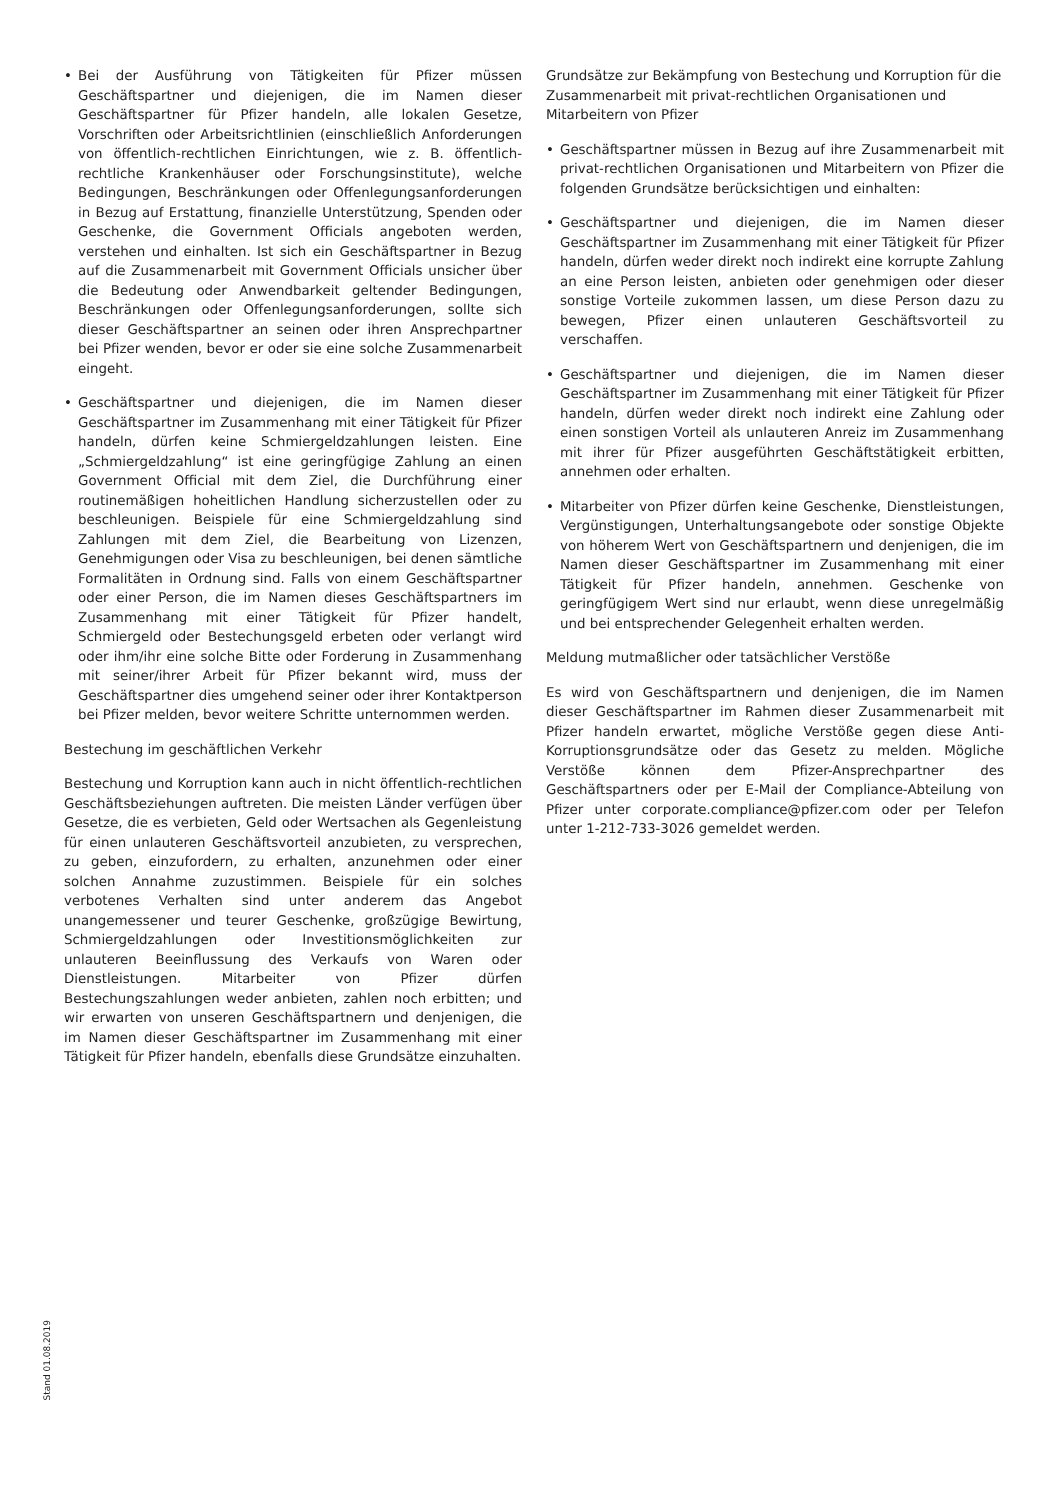• Bei der Ausführung von Tätigkeiten für Pfizer müssen Geschäftspartner und diejenigen, die im Namen dieser Geschäftspartner für Pfizer handeln, alle lokalen Gesetze, Vorschriften oder Arbeitsrichtlinien (einschließlich Anforderungen von öffentlich-rechtlichen Einrichtungen, wie z. B. öffentlich-rechtliche Krankenhäuser oder Forschungsinstitute), welche Bedingungen, Beschränkungen oder Offenlegungsanforderungen in Bezug auf Erstattung, finanzielle Unterstützung, Spenden oder Geschenke, die Government Officials angeboten werden, verstehen und einhalten. Ist sich ein Geschäftspartner in Bezug auf die Zusammenarbeit mit Government Officials unsicher über die Bedeutung oder Anwendbarkeit geltender Bedingungen, Beschränkungen oder Offenlegungsanforderungen, sollte sich dieser Geschäftspartner an seinen oder ihren Ansprechpartner bei Pfizer wenden, bevor er oder sie eine solche Zusammenarbeit eingeht.
• Geschäftspartner und diejenigen, die im Namen dieser Geschäftspartner im Zusammenhang mit einer Tätigkeit für Pfizer handeln, dürfen keine Schmiergeldzahlungen leisten. Eine „Schmiergeldzahlung“ ist eine geringfügige Zahlung an einen Government Official mit dem Ziel, die Durchführung einer routinemäßigen hoheitlichen Handlung sicherzustellen oder zu beschleunigen. Beispiele für eine Schmiergeldzahlung sind Zahlungen mit dem Ziel, die Bearbeitung von Lizenzen, Genehmigungen oder Visa zu beschleunigen, bei denen sämtliche Formalitäten in Ordnung sind. Falls von einem Geschäftspartner oder einer Person, die im Namen dieses Geschäftspartners im Zusammenhang mit einer Tätigkeit für Pfizer handelt, Schmiergeld oder Bestechungsgeld erbeten oder verlangt wird oder ihm/ihr eine solche Bitte oder Forderung in Zusammenhang mit seiner/ihrer Arbeit für Pfizer bekannt wird, muss der Geschäftspartner dies umgehend seiner oder ihrer Kontaktperson bei Pfizer melden, bevor weitere Schritte unternommen werden.
Bestechung im geschäftlichen Verkehr
Bestechung und Korruption kann auch in nicht öffentlich-rechtlichen Geschäftsbeziehungen auftreten. Die meisten Länder verfügen über Gesetze, die es verbieten, Geld oder Wertsachen als Gegenleistung für einen unlauteren Geschäftsvorteil anzubieten, zu versprechen, zu geben, einzufordern, zu erhalten, anzunehmen oder einer solchen Annahme zuzustimmen. Beispiele für ein solches verbotenes Verhalten sind unter anderem das Angebot unangemessener und teurer Geschenke, großzügige Bewirtung, Schmiergeldzahlungen oder Investitionsmöglichkeiten zur unlauteren Beeinflussung des Verkaufs von Waren oder Dienstleistungen. Mitarbeiter von Pfizer dürfen Bestechungszahlungen weder anbieten, zahlen noch erbitten; und wir erwarten von unseren Geschäftspartnern und denjenigen, die im Namen dieser Geschäftspartner im Zusammenhang mit einer Tätigkeit für Pfizer handeln, ebenfalls diese Grundsätze einzuhalten.
Grundsätze zur Bekämpfung von Bestechung und Korruption für die Zusammenarbeit mit privat-rechtlichen Organisationen und Mitarbeitern von Pfizer
• Geschäftspartner müssen in Bezug auf ihre Zusammenarbeit mit privat-rechtlichen Organisationen und Mitarbeitern von Pfizer die folgenden Grundsätze berücksichtigen und einhalten:
• Geschäftspartner und diejenigen, die im Namen dieser Geschäftspartner im Zusammenhang mit einer Tätigkeit für Pfizer handeln, dürfen weder direkt noch indirekt eine korrupte Zahlung an eine Person leisten, anbieten oder genehmigen oder dieser sonstige Vorteile zukommen lassen, um diese Person dazu zu bewegen, Pfizer einen unlauteren Geschäftsvorteil zu verschaffen.
• Geschäftspartner und diejenigen, die im Namen dieser Geschäftspartner im Zusammenhang mit einer Tätigkeit für Pfizer handeln, dürfen weder direkt noch indirekt eine Zahlung oder einen sonstigen Vorteil als unlauteren Anreiz im Zusammenhang mit ihrer für Pfizer ausgeführten Geschäftstätigkeit erbitten, annehmen oder erhalten.
• Mitarbeiter von Pfizer dürfen keine Geschenke, Dienstleistungen, Vergünstigungen, Unterhaltungsangebote oder sonstige Objekte von höherem Wert von Geschäftspartnern und denjenigen, die im Namen dieser Geschäftspartner im Zusammenhang mit einer Tätigkeit für Pfizer handeln, annehmen. Geschenke von geringfügigem Wert sind nur erlaubt, wenn diese unregelmäßig und bei entsprechender Gelegenheit erhalten werden.
Meldung mutmaßlicher oder tatsächlicher Verstöße
Es wird von Geschäftspartnern und denjenigen, die im Namen dieser Geschäftspartner im Rahmen dieser Zusammenarbeit mit Pfizer handeln erwartet, mögliche Verstöße gegen diese Anti-Korruptionsgrundsätze oder das Gesetz zu melden. Mögliche Verstöße können dem Pfizer-Ansprechpartner des Geschäftspartners oder per E-Mail der Compliance-Abteilung von Pfizer unter corporate.compliance@pfizer.com oder per Telefon unter 1-212-733-3026 gemeldet werden.
Stand 01.08.2019